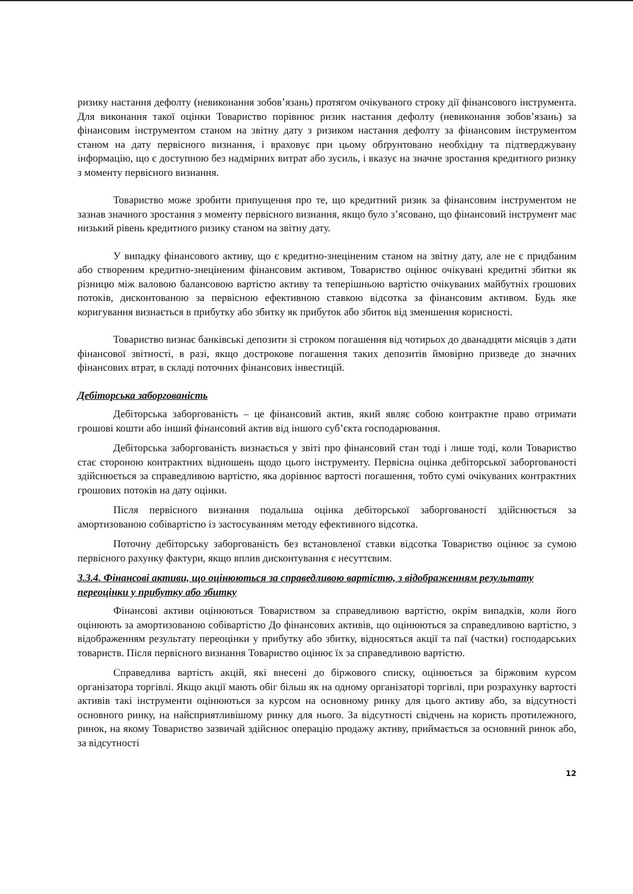ризику настання дефолту (невиконання зобов’язань) протягом очікуваного строку дії фінансового інструмента. Для виконання такої оцінки Товариство порівнює ризик настання дефолту (невиконання зобов’язань) за фінансовим інструментом станом на звітну дату з ризиком настання дефолту за фінансовим інструментом станом на дату первісного визнання, і враховує при цьому обґрунтовано необхідну та підтверджувану інформацію, що є доступною без надмірних витрат або зусиль, і вказує на значне зростання кредитного ризику з моменту первісного визнання.
Товариство може зробити припущення про те, що кредитний ризик за фінансовим інструментом не зазнав значного зростання з моменту первісного визнання, якщо було з’ясовано, що фінансовий інструмент має низький рівень кредитного ризику станом на звітну дату.
У випадку фінансового активу, що є кредитно-знеціненим станом на звітну дату, але не є придбаним або створеним кредитно-знеціненим фінансовим активом, Товариство оцінює очікувані кредитні збитки як різницю між валовою балансовою вартістю активу та теперішньою вартістю очікуваних майбутніх грошових потоків, дисконтованою за первісною ефективною ставкою відсотка за фінансовим активом. Будь яке коригування визнається в прибутку або збитку як прибуток або збиток від зменшення корисності.
Товариство визнає банківські депозити зі строком погашення від чотирьох до дванадцяти місяців з дати фінансової звітності, в разі, якщо дострокове погашення таких депозитів ймовірно призведе до значних фінансових втрат, в складі поточних фінансових інвестицій.
Дебіторська заборгованість
Дебіторська заборгованість – це фінансовий актив, який являє собою контрактне право отримати грошові кошти або інший фінансовий актив від іншого суб’єкта господарювання.
Дебіторська заборгованість визнається у звіті про фінансовий стан тоді і лише тоді, коли Товариство стає стороною контрактних відношень щодо цього інструменту. Первісна оцінка дебіторської заборгованості здійснюється за справедливою вартістю, яка дорівнює вартості погашення, тобто сумі очікуваних контрактних грошових потоків на дату оцінки.
Після первісного визнання подальша оцінка дебіторської заборгованості здійснюється за амортизованою собівартістю із застосуванням методу ефективного відсотка.
Поточну дебіторську заборгованість без встановленої ставки відсотка Товариство оцінює за сумою первісного рахунку фактури, якщо вплив дисконтування є несуттєвим.
3.3.4. Фінансові активи, що оцінюються за справедливою вартістю, з відображенням результату переоцінки у прибутку або збитку
Фінансові активи оцінюються Товариством за справедливою вартістю, окрім випадків, коли його оцінюють за амортизованою собівартістю До фінансових активів, що оцінюються за справедливою вартістю, з відображенням результату переоцінки у прибутку або збитку, відносяться акції та паї (частки) господарських товариств. Після первісного визнання Товариство оцінює їх за справедливою вартістю.
Справедлива вартість акцій, які внесені до біржового списку, оцінюється за біржовим курсом організатора торгівлі. Якщо акції мають обіг більш як на одному організаторі торгівлі, при розрахунку вартості активів такі інструменти оцінюються за курсом на основному ринку для цього активу або, за відсутності основного ринку, на найсприятливішому ринку для нього. За відсутності свідчень на користь протилежного, ринок, на якому Товариство зазвичай здійснює операцію продажу активу, приймається за основний ринок або, за відсутності
12